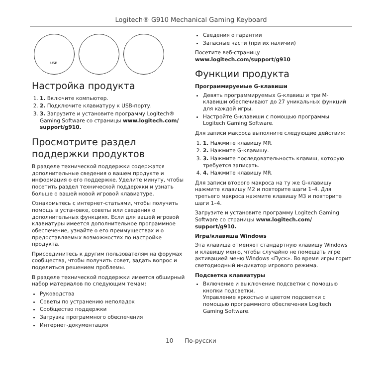Logitech® G910 Mechanical Gaming Keyboard
USB
Настройка продукта
1. 1. Включите компьютер.
2. 2. Подключите клавиатуру к USB-порту.
3. 3. Загрузите и установите программу Logitech® Gaming Software со страницы www.logitech.com/ support/g910.
Просмотрите раздел поддержки продуктов
В разделе технической поддержки содержатся дополнительные сведения о вашем продукте и информация о его поддержке. Уделите минуту, чтобы посетить раздел технической поддержки и узнать больше о вашей новой игровой клавиатуре.
Ознакомьтесь с интернет-статьями, чтобы получить помощь в установке, советы или сведения о дополнительных функциях. Если для вашей игровой клавиатуры имеется дополнительное программное обеспечение, узнайте о его преимуществах и о предоставляемых возможностях по настройке продукта.
Присоединитесь к другим пользователям на форумах сообщества, чтобы получить совет, задать вопрос и поделиться решением проблемы.
В разделе технической поддержки имеется обширный набор материалов по следующим темам:
Руководства
Советы по устранению неполадок
Сообщество поддержки
Загрузка программного обеспечения
Интернет-документация
Сведения о гарантии
Запасные части (при их наличии)
Посетите веб-страницу www.logitech.com/support/g910
Функции продукта
Программируемые G-клавиши
Девять программируемых G-клавиш и три M-клавиши обеспечивают до 27 уникальных функций для каждой игры.
Настройте G-клавиши с помощью программы Logitech Gaming Software.
Для записи макроса выполните следующие действия:
1. 1. Нажмите клавишу MR.
2. 2. Нажмите G-клавишу.
3. 3. Нажмите последовательность клавиш, которую требуется записать.
4. 4. Нажмите клавишу MR.
Для записи второго макроса на ту же G-клавишу нажмите клавишу M2 и повторите шаги 1–4. Для третьего макроса нажмите клавишу M3 и повторите шаги 1–4.
Загрузите и установите программу Logitech Gaming Software со страницы www.logitech.com/ support/g910.
Игра/клавиша Windows
Эта клавиша отменяет стандартную клавишу Windows и клавишу меню, чтобы случайно не помешать игре активацией меню Windows «Пуск». Во время игры горит светодиодный индикатор игрового режима.
Подсветка клавиатуры
Включение и выключение подсветки с помощью кнопки подсветки.
Управление яркостью и цветом подсветки с помощью программного обеспечения Logitech Gaming Software.
10 По-русски